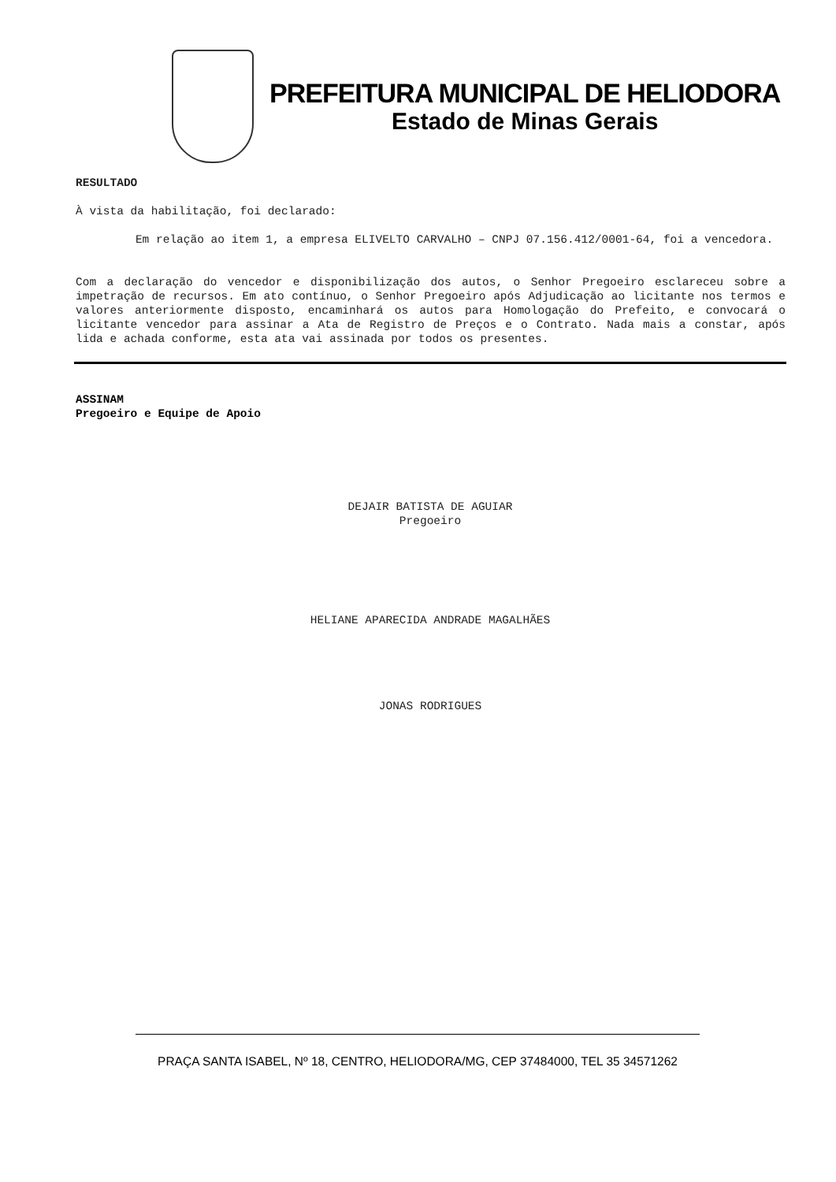PREFEITURA MUNICIPAL DE HELIODORA
Estado de Minas Gerais
RESULTADO
À vista da habilitação, foi declarado:
Em relação ao item 1, a empresa ELIVELTO CARVALHO – CNPJ 07.156.412/0001-64, foi a vencedora.
Com a declaração do vencedor e disponibilização dos autos, o Senhor Pregoeiro esclareceu sobre a impetração de recursos. Em ato contínuo, o Senhor Pregoeiro após Adjudicação ao licitante nos termos e valores anteriormente disposto, encaminhará os autos para Homologação do Prefeito, e convocará o licitante vencedor para assinar a Ata de Registro de Preços e o Contrato. Nada mais a constar, após lida e achada conforme, esta ata vai assinada por todos os presentes.
ASSINAM
Pregoeiro e Equipe de Apoio
DEJAIR BATISTA DE AGUIAR
Pregoeiro
HELIANE APARECIDA ANDRADE MAGALHÃES
JONAS RODRIGUES
PRAÇA SANTA ISABEL, Nº 18, CENTRO, HELIODORA/MG, CEP 37484000, TEL 35 34571262